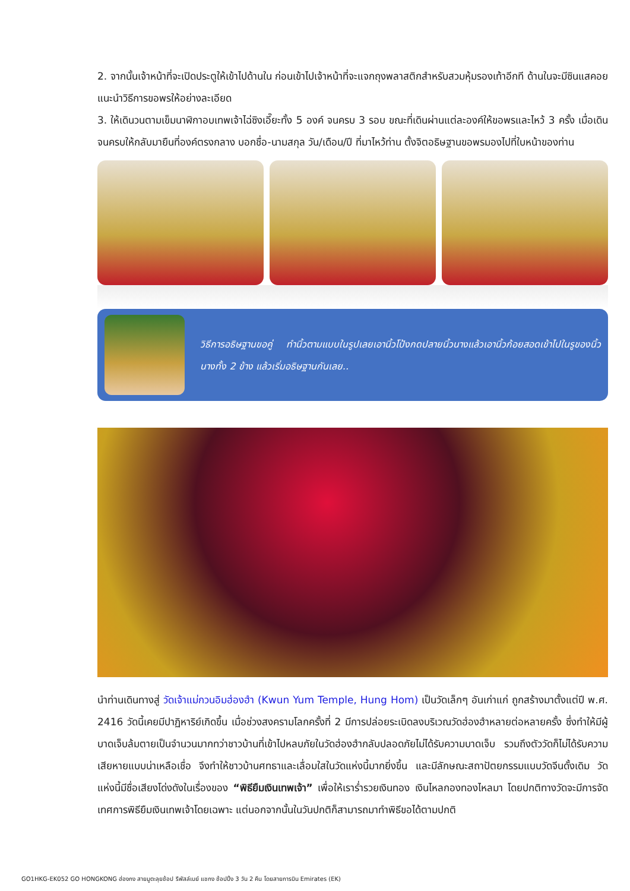2. จากนั้นเจ้าหน้าที่จะเปิดประตูให้เข้าไปด้านใน ก่อนเข้าไปเจ้าหน้าที่จะแจกถุงพลาสติกสำหรับสวมหุ้มรองเท้าอีกที ด้านในจะมีซินแสคอยแนะนำวิธีการขอพรให้อย่างละเอียด
3. ให้เดินวนตามเข็มนาฬิกาอบเทพเจ้าไฉ่ซิงเอี๊ยะทั้ง 5 องค์ จนครบ 3 รอบ ขณะที่เดินผ่านแต่ละองค์ให้ขอพรและไหว้ 3 ครั้ง เมื่อเดินจนครบให้กลับมายืนที่องค์ตรงกลาง บอกชื่อ-นามสกุล วัน/เดือน/ปี ที่มาไหว้ท่าน ตั้งจิตอธิษฐานขอพรมองไปที่ใบหน้าของท่าน
วิธีการอธิษฐานขอคู่ ทำนิ้วตามแบบในรูปเลยเอานิ้วโป้งกดปลายนิ้วนางแล้วเอานิ้วก้อยสอดเข้าไปในรูของนิ้วนางทั้ง 2 ข้าง แล้วเริ่มอธิษฐานกันเลย..
นำท่านเดินทางสู่ วัดเจ้าแม่กวนอิมฮ่องฮำ (Kwun Yum Temple, Hung Hom) เป็นวัดเล็กๆ อันเก่าแก่ ถูกสร้างมาตั้งแต่ปี พ.ศ. 2416 วัดนี้เคยมีปาฏิหาริย์เกิดขึ้น เมื่อช่วงสงครามโลกครั้งที่ 2 มีการปล่อยระเบิดลงบริเวณวัดฮ่องฮำหลายต่อหลายครั้ง ซึ่งทำให้มีผู้บาดเจ็บล้มตายเป็นจำนวนมากทว่าชาวบ้านที่เข้าไปหลบภัยในวัดฮ่องฮำกลับปลอดภัยไม่ได้รับความบาดเจ็บ รวมถึงตัววัดก็ไม่ได้รับความเสียหายแบบน่าเหลือเชื่อ จึงทำให้ชาวบ้านศทธาและเลื่อมใสในวัดแห่งนี้มากยิ่งขึ้น และมีลักษณะสถาปัตยกรรมแบบวัดจีนดั้งเดิม วัดแห่งนี้มีชื่อเสียงโด่งดังในเรื่องของ “พิธียืมเงินเทพเจ้า” เพื่อให้เราร่ำรวยเงินทอง เงินไหลกองทองไหลมา โดยปกติทางวัดจะมีการจัดเทศการพิธียืมเงินเทพเจ้าโดยเฉพาะ แต่นอกจากนั้นในวันปกติก็สามารถมาทำพิธีขอได้ตามปกติ
GO1HKG-EK052 GO HONGKONG ฮ่องกง สายมูตะลุยช้อป รีพัสล์เบย์ แชกง ช้อปปิ้ง 3 วัน 2 คืน โดยสายการบิน Emirates (EK)